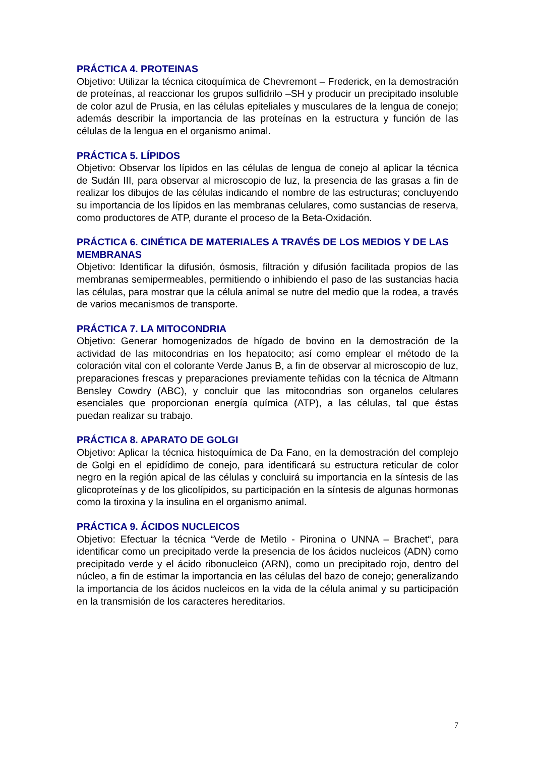PRÁCTICA 4. PROTEINAS
Objetivo: Utilizar la técnica citoquímica de Chevremont – Frederick, en la demostración de proteínas, al reaccionar los grupos sulfidrilo –SH y producir un precipitado insoluble de color azul de Prusia, en las células epiteliales y musculares de la lengua de conejo; además describir la importancia de las proteínas en la estructura y función de las células de la lengua en el organismo animal.
PRÁCTICA 5. LÍPIDOS
Objetivo: Observar los lípidos en las células de lengua de conejo al aplicar la técnica de Sudán III, para observar al microscopio de luz, la presencia de las grasas a fin de realizar los dibujos de las células indicando el nombre de las estructuras; concluyendo su importancia de los lípidos en las membranas celulares, como sustancias de reserva, como productores de ATP, durante el proceso de la Beta-Oxidación.
PRÁCTICA 6. CINÉTICA DE MATERIALES A TRAVÉS DE LOS MEDIOS Y DE LAS MEMBRANAS
Objetivo: Identificar la difusión, ósmosis, filtración y difusión facilitada propios de las membranas semipermeables, permitiendo o inhibiendo el paso de las sustancias hacia las células, para mostrar que la célula animal se nutre del medio que la rodea, a través de varios mecanismos de transporte.
PRÁCTICA 7. LA MITOCONDRIA
Objetivo: Generar homogenizados de hígado de bovino en la demostración de la actividad de las mitocondrias en los hepatocito; así como emplear el método de la coloración vital con el colorante Verde Janus B, a fin de observar al microscopio de luz, preparaciones frescas y preparaciones previamente teñidas con la técnica de Altmann Bensley Cowdry (ABC), y concluir que las mitocondrias son organelos celulares esenciales que proporcionan energía química (ATP), a las células, tal que éstas puedan realizar su trabajo.
PRÁCTICA 8. APARATO DE GOLGI
Objetivo: Aplicar la técnica histoquímica de Da Fano, en la demostración del complejo de Golgi en el epidídimo de conejo, para identificará su estructura reticular de color negro en la región apical de las células y concluirá su importancia en la síntesis de las glicoproteínas y de los glicolípidos, su participación en la síntesis de algunas hormonas como la tiroxina y la insulina en el organismo animal.
PRÁCTICA 9. ÁCIDOS NUCLEICOS
Objetivo: Efectuar la técnica “Verde de Metilo - Pironina o UNNA – Brachet“, para identificar como un precipitado verde la presencia de los ácidos nucleicos (ADN) como precipitado verde y el ácido ribonucleico (ARN), como un precipitado rojo, dentro del núcleo, a fin de estimar la importancia en las células del bazo de conejo; generalizando la importancia de los ácidos nucleicos en la vida de la célula animal y su participación en la transmisión de los caracteres hereditarios.
7